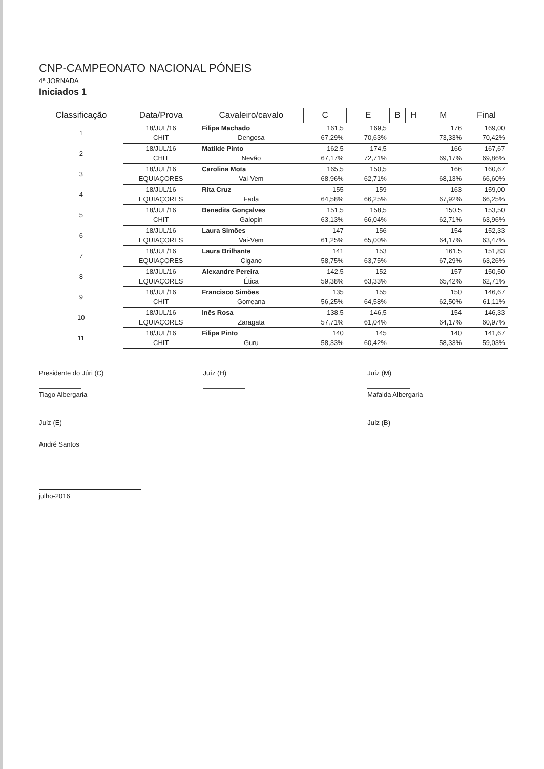CNP-CAMPEONATO NACIONAL PÓNEIS
4ª JORNADA
Iniciados 1
| Classificação | Data/Prova | Cavaleiro/cavalo | C | E | B | H | M | Final |
| --- | --- | --- | --- | --- | --- | --- | --- | --- |
| 1 | 18/JUL/16 | Filipa Machado | 161,5 | 169,5 | | | 176 | 169,00 |
| | CHIT | Dengosa | 67,29% | 70,63% | | | 73,33% | 70,42% |
| 2 | 18/JUL/16 | Matilde Pinto | 162,5 | 174,5 | | | 166 | 167,67 |
| | CHIT | Nevão | 67,17% | 72,71% | | | 69,17% | 69,86% |
| 3 | 18/JUL/16 | Carolina Mota | 165,5 | 150,5 | | | 166 | 160,67 |
| | EQUIAÇORES | Vai-Vem | 68,96% | 62,71% | | | 68,13% | 66,60% |
| 4 | 18/JUL/16 | Rita Cruz | 155 | 159 | | | 163 | 159,00 |
| | EQUIAÇORES | Fada | 64,58% | 66,25% | | | 67,92% | 66,25% |
| 5 | 18/JUL/16 | Benedita Gonçalves | 151,5 | 158,5 | | | 150,5 | 153,50 |
| | CHIT | Galopin | 63,13% | 66,04% | | | 62,71% | 63,96% |
| 6 | 18/JUL/16 | Laura Simões | 147 | 156 | | | 154 | 152,33 |
| | EQUIAÇORES | Vai-Vem | 61,25% | 65,00% | | | 64,17% | 63,47% |
| 7 | 18/JUL/16 | Laura Brilhante | 141 | 153 | | | 161,5 | 151,83 |
| | EQUIAÇORES | Cigano | 58,75% | 63,75% | | | 67,29% | 63,26% |
| 8 | 18/JUL/16 | Alexandre Pereira | 142,5 | 152 | | | 157 | 150,50 |
| | EQUIAÇORES | Ética | 59,38% | 63,33% | | | 65,42% | 62,71% |
| 9 | 18/JUL/16 | Francisco Simões | 135 | 155 | | | 150 | 146,67 |
| | CHIT | Gorreana | 56,25% | 64,58% | | | 62,50% | 61,11% |
| 10 | 18/JUL/16 | Inês Rosa | 138,5 | 146,5 | | | 154 | 146,33 |
| | EQUIAÇORES | Zaragata | 57,71% | 61,04% | | | 64,17% | 60,97% |
| 11 | 18/JUL/16 | Filipa Pinto | 140 | 145 | | | 140 | 141,67 |
| | CHIT | Guru | 58,33% | 60,42% | | | 58,33% | 59,03% |
Presidente do Júri (C)
Tiago Albergaria
Juíz (H) Juíz (M)
Mafalda Albergaria
Juíz (E)
André Santos
Juíz (B)
julho-2016